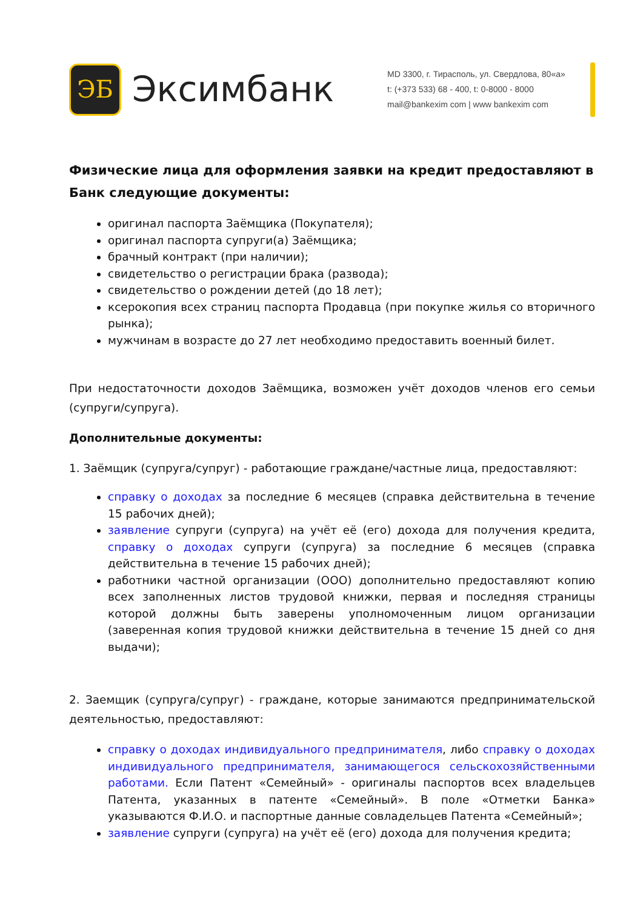ЭБ
Эксимбанк
MD 3300, г. Тирасполь, ул. Свердлова, 80«а»
t: (+373 533) 68 - 400, t: 0-8000 - 8000
mail@bankexim com | www bankexim com
Физические лица для оформления заявки на кредит предоставляют в Банк следующие документы:
оригинал паспорта Заёмщика (Покупателя);
оригинал паспорта супруги(а) Заёмщика;
брачный контракт (при наличии);
свидетельство о регистрации брака (развода);
свидетельство о рождении детей (до 18 лет);
ксерокопия всех страниц паспорта Продавца (при покупке жилья со вторичного рынка);
мужчинам в возрасте до 27 лет необходимо предоставить военный билет.
При недостаточности доходов Заёмщика, возможен учёт доходов членов его семьи (супруги/супруга).
Дополнительные документы:
1. Заёмщик (супруга/супруг) - работающие граждане/частные лица, предоставляют:
справку о доходах за последние 6 месяцев (справка действительна в течение 15 рабочих дней);
заявление супруги (супруга) на учёт её (его) дохода для получения кредита, справку о доходах супруги (супруга) за последние 6 месяцев (справка действительна в течение 15 рабочих дней);
работники частной организации (ООО) дополнительно предоставляют копию всех заполненных листов трудовой книжки, первая и последняя страницы которой должны быть заверены уполномоченным лицом организации (заверенная копия трудовой книжки действительна в течение 15 дней со дня выдачи);
2. Заемщик (супруга/супруг) - граждане, которые занимаются предпринимательской деятельностью, предоставляют:
справку о доходах индивидуального предпринимателя, либо справку о доходах индивидуального предпринимателя, занимающегося сельскохозяйственными работами. Если Патент «Семейный» - оригиналы паспортов всех владельцев Патента, указанных в патенте «Семейный». В поле «Отметки Банка» указываются Ф.И.О. и паспортные данные совладельцев Патента «Семейный»;
заявление супруги (супруга) на учёт её (его) дохода для получения кредита;